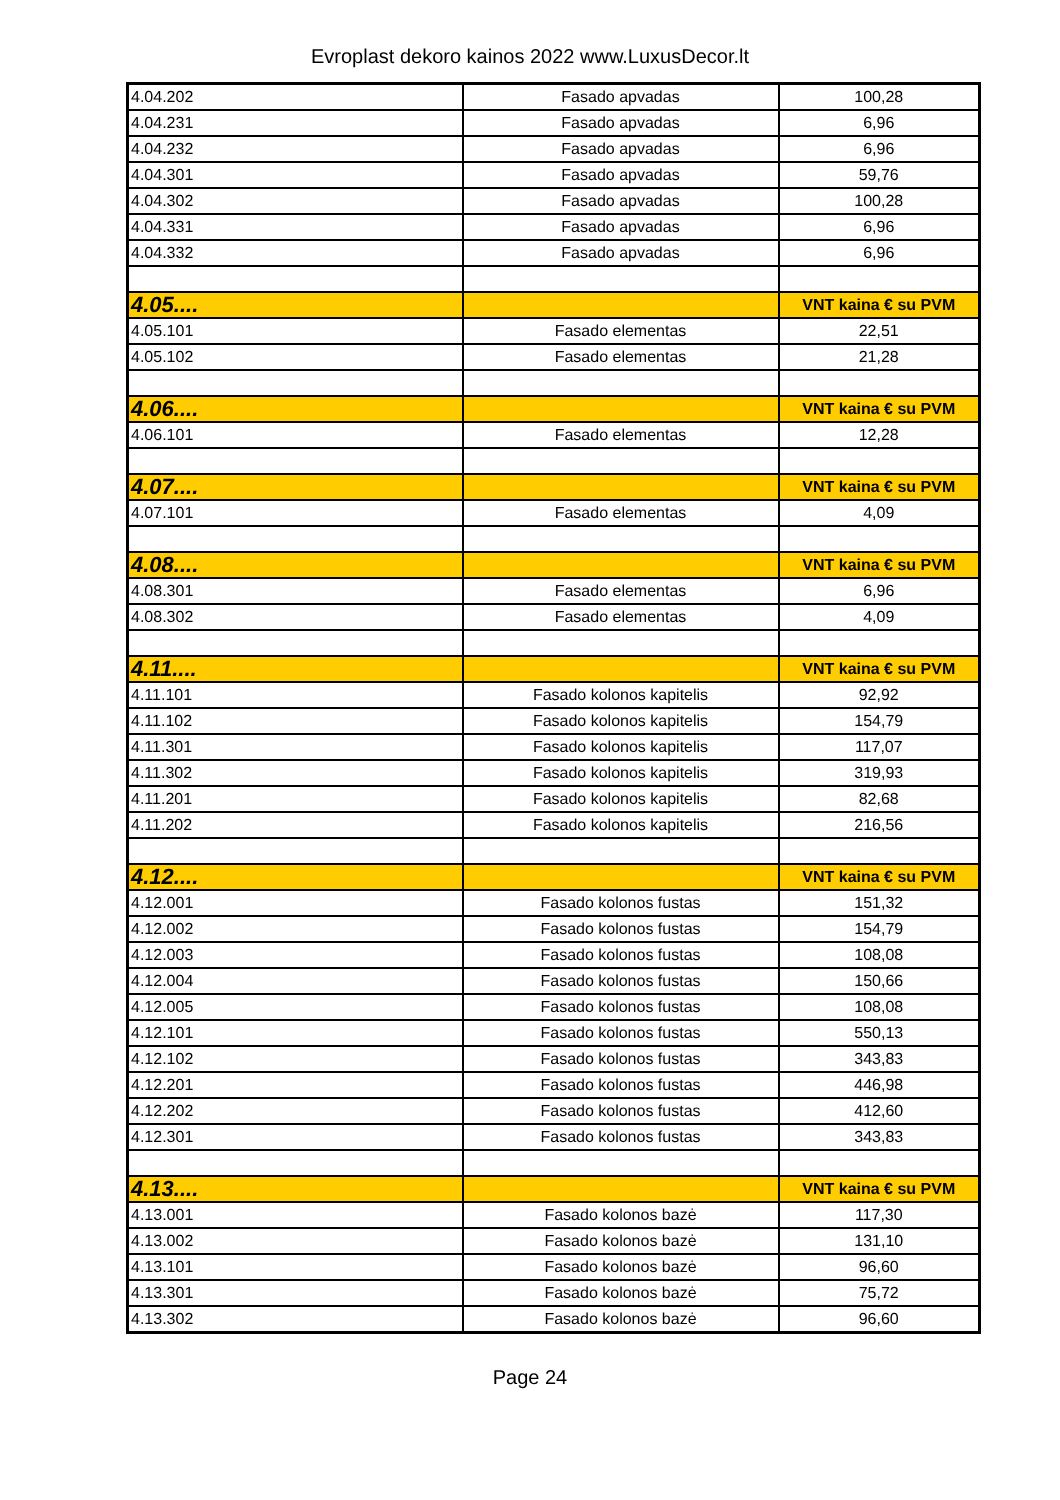Evroplast dekoro kainos 2022 www.LuxusDecor.lt
| 4.04.202 | Fasado apvadas | 100,28 |
| 4.04.231 | Fasado apvadas | 6,96 |
| 4.04.232 | Fasado apvadas | 6,96 |
| 4.04.301 | Fasado apvadas | 59,76 |
| 4.04.302 | Fasado apvadas | 100,28 |
| 4.04.331 | Fasado apvadas | 6,96 |
| 4.04.332 | Fasado apvadas | 6,96 |
| 4.05.... | | VNT kaina € su PVM |
| 4.05.101 | Fasado elementas | 22,51 |
| 4.05.102 | Fasado elementas | 21,28 |
| 4.06.... | | VNT kaina € su PVM |
| 4.06.101 | Fasado elementas | 12,28 |
| 4.07.... | | VNT kaina € su PVM |
| 4.07.101 | Fasado elementas | 4,09 |
| 4.08.... | | VNT kaina € su PVM |
| 4.08.301 | Fasado elementas | 6,96 |
| 4.08.302 | Fasado elementas | 4,09 |
| 4.11.... | | VNT kaina € su PVM |
| 4.11.101 | Fasado kolonos kapitelis | 92,92 |
| 4.11.102 | Fasado kolonos kapitelis | 154,79 |
| 4.11.301 | Fasado kolonos kapitelis | 117,07 |
| 4.11.302 | Fasado kolonos kapitelis | 319,93 |
| 4.11.201 | Fasado kolonos kapitelis | 82,68 |
| 4.11.202 | Fasado kolonos kapitelis | 216,56 |
| 4.12.... | | VNT kaina € su PVM |
| 4.12.001 | Fasado kolonos fustas | 151,32 |
| 4.12.002 | Fasado kolonos fustas | 154,79 |
| 4.12.003 | Fasado kolonos fustas | 108,08 |
| 4.12.004 | Fasado kolonos fustas | 150,66 |
| 4.12.005 | Fasado kolonos fustas | 108,08 |
| 4.12.101 | Fasado kolonos fustas | 550,13 |
| 4.12.102 | Fasado kolonos fustas | 343,83 |
| 4.12.201 | Fasado kolonos fustas | 446,98 |
| 4.12.202 | Fasado kolonos fustas | 412,60 |
| 4.12.301 | Fasado kolonos fustas | 343,83 |
| 4.13.... | | VNT kaina € su PVM |
| 4.13.001 | Fasado kolonos bazė | 117,30 |
| 4.13.002 | Fasado kolonos bazė | 131,10 |
| 4.13.101 | Fasado kolonos bazė | 96,60 |
| 4.13.301 | Fasado kolonos bazė | 75,72 |
| 4.13.302 | Fasado kolonos bazė | 96,60 |
Page 24